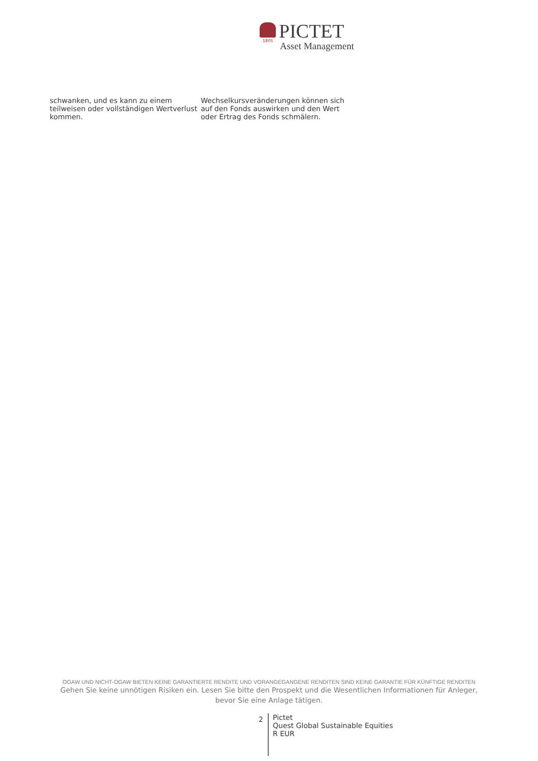1805
PICTET
Asset Management
schwanken, und es kann zu einem teilweisen oder vollständigen Wertverlust kommen.
Wechselkursveränderungen können sich auf den Fonds auswirken und den Wert oder Ertrag des Fonds schmälern.
OGAW UND NICHT-OGAW BIETEN KEINE GARANTIERTE RENDITE UND VORANGEGANGENE RENDITEN SIND KEINE GARANTIE FÜR KÜNFTIGE RENDITEN
Gehen Sie keine unnötigen Risiken ein. Lesen Sie bitte den Prospekt und die Wesentlichen Informationen für Anleger, bevor Sie eine Anlage tätigen.
2
Pictet
Quest Global Sustainable Equities
R EUR